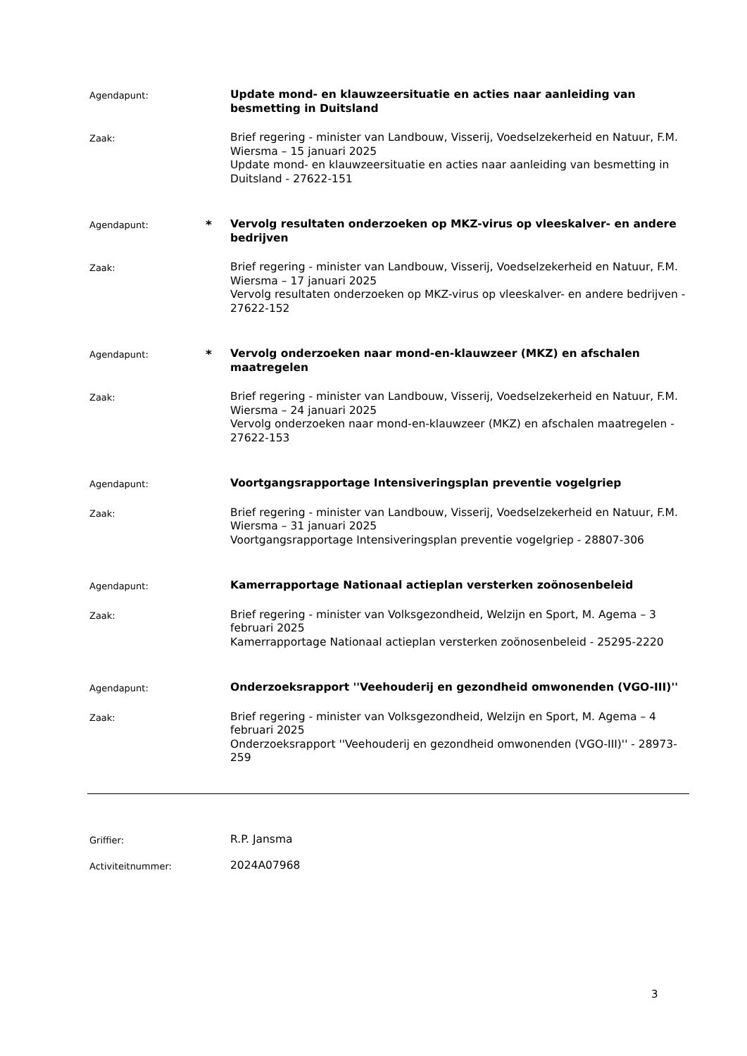Agendapunt:
Update mond- en klauwzeersituatie en acties naar aanleiding van besmetting in Duitsland
Zaak:
Brief regering - minister van Landbouw, Visserij, Voedselzekerheid en Natuur, F.M. Wiersma – 15 januari 2025
Update mond- en klauwzeersituatie en acties naar aanleiding van besmetting in Duitsland - 27622-151
Agendapunt:
*
Vervolg resultaten onderzoeken op MKZ-virus op vleeskalver- en andere bedrijven
Zaak:
Brief regering - minister van Landbouw, Visserij, Voedselzekerheid en Natuur, F.M. Wiersma – 17 januari 2025
Vervolg resultaten onderzoeken op MKZ-virus op vleeskalver- en andere bedrijven - 27622-152
Agendapunt:
*
Vervolg onderzoeken naar mond-en-klauwzeer (MKZ) en afschalen maatregelen
Zaak:
Brief regering - minister van Landbouw, Visserij, Voedselzekerheid en Natuur, F.M. Wiersma – 24 januari 2025
Vervolg onderzoeken naar mond-en-klauwzeer (MKZ) en afschalen maatregelen - 27622-153
Agendapunt:
Voortgangsrapportage Intensiveringsplan preventie vogelgriep
Zaak:
Brief regering - minister van Landbouw, Visserij, Voedselzekerheid en Natuur, F.M. Wiersma – 31 januari 2025
Voortgangsrapportage Intensiveringsplan preventie vogelgriep - 28807-306
Agendapunt:
Kamerrapportage Nationaal actieplan versterken zoönosenbeleid
Zaak:
Brief regering - minister van Volksgezondheid, Welzijn en Sport, M. Agema – 3 februari 2025
Kamerrapportage Nationaal actieplan versterken zoönosenbeleid - 25295-2220
Agendapunt:
Onderzoeksrapport ''Veehouderij en gezondheid omwonenden (VGO-III)''
Zaak:
Brief regering - minister van Volksgezondheid, Welzijn en Sport, M. Agema – 4 februari 2025
Onderzoeksrapport ''Veehouderij en gezondheid omwonenden (VGO-III)'' - 28973-259
Griffier:
R.P. Jansma
Activiteitnummer:
2024A07968
3